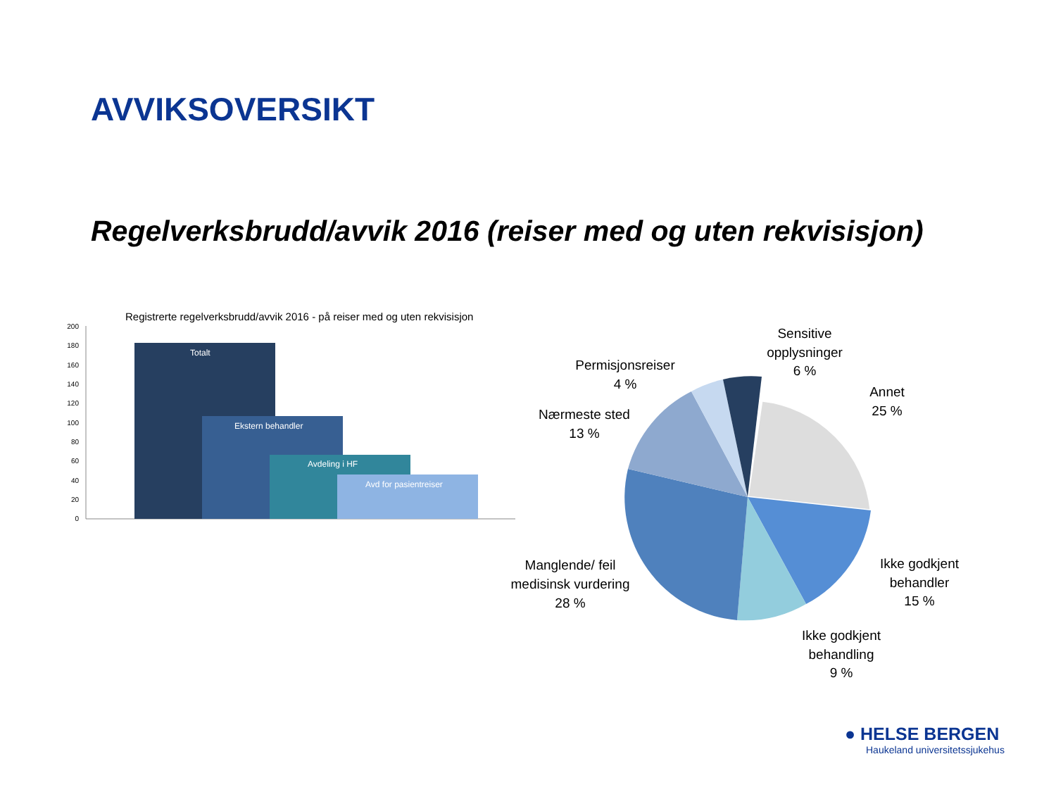AVVIKSOVERSIKT
Regelverksbrudd/avvik 2016 (reiser med og uten rekvisisjon)
Registrerte regelverksbrudd/avvik 2016 - på reiser med og uten rekvisisjon
200
180
160
140
120
100
80
60
40
20
0
Totalt
Ekstern behandler
Avdeling i HF
Avd for pasientreiser
Sensitive
opplysninger
6 %
Permisjonsreiser
4 %
Annet
25 %
Nærmeste sted
13 %
Manglende/ feil
medisinsk vurdering
28 %
Ikke godkjent
behandler
15 %
Ikke godkjent
behandling
9 %
● HELSE BERGEN
Haukeland universitetssjukehus